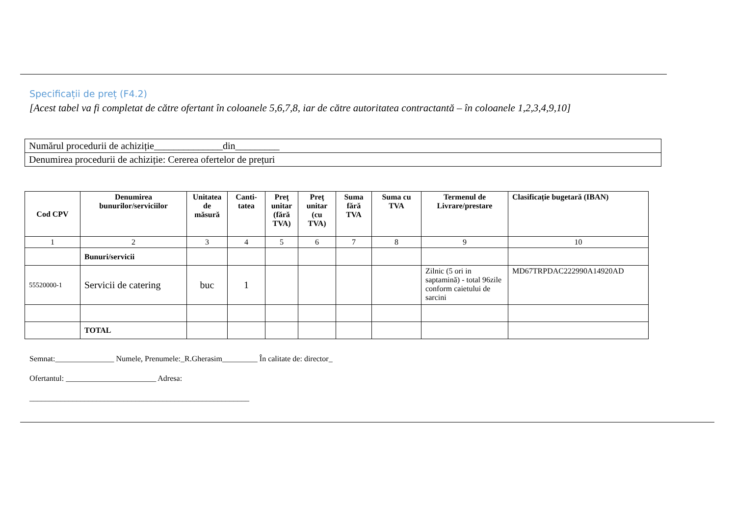Specificații de preț (F4.2)
[Acest tabel va fi completat de către ofertant în coloanele 5,6,7,8, iar de către autoritatea contractantă – în coloanele 1,2,3,4,9,10]
| Numărul procedurii de achiziție______________din_________ |
| Denumirea procedurii de achiziție: Cererea ofertelor de prețuri |
| Cod CPV | Denumirea bunurilor/serviciilor | Unitatea de măsură | Canti-tatea | Preţ unitar (fără TVA) | Preţ unitar (cu TVA) | Suma fără TVA | Suma cu TVA | Termenul de Livrare/prestare | Clasificație bugetară (IBAN) |
| --- | --- | --- | --- | --- | --- | --- | --- | --- | --- |
| 1 | 2 | 3 | 4 | 5 | 6 | 7 | 8 | 9 | 10 |
| | Bunuri/servicii | | | | | | | | |
| 55520000-1 | Servicii de catering | buc | 1 | | | | | Zilnic (5 ori in saptamină) - total 96zile conform caietului de sarcini | MD67TRPDAC222990A14920AD |
| | TOTAL | | | | | | | | |
Semnat:_______________ Numele, Prenumele:_R.Gherasim_________ În calitate de: director_
Ofertantul: _______________________ Adresa:
________________________________________________________